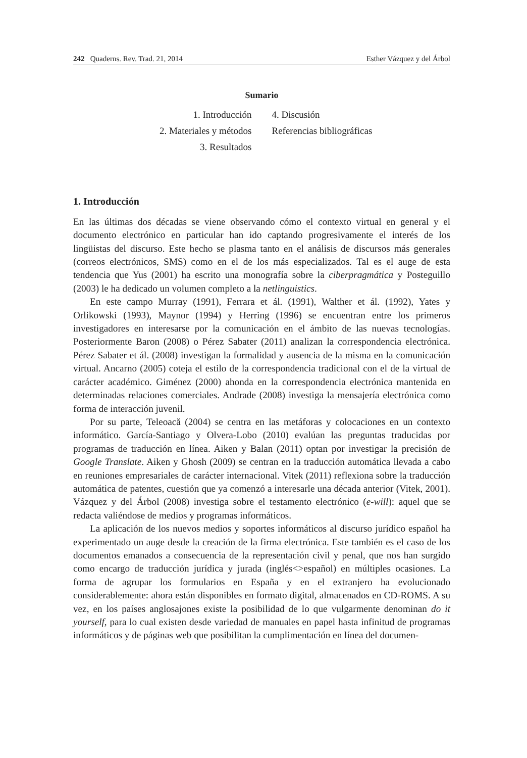242 Quaderns. Rev. Trad. 21, 2014 Esther Vázquez y del Árbol
Sumario
1. Introducción
2. Materiales y métodos
3. Resultados
4. Discusión
Referencias bibliográficas
1. Introducción
En las últimas dos décadas se viene observando cómo el contexto virtual en general y el documento electrónico en particular han ido captando progresivamente el interés de los lingüistas del discurso. Este hecho se plasma tanto en el análisis de discursos más generales (correos electrónicos, SMS) como en el de los más especializados. Tal es el auge de esta tendencia que Yus (2001) ha escrito una monografía sobre la ciberpragmática y Posteguillo (2003) le ha dedicado un volumen completo a la netlinguistics.
En este campo Murray (1991), Ferrara et ál. (1991), Walther et ál. (1992), Yates y Orlikowski (1993), Maynor (1994) y Herring (1996) se encuentran entre los primeros investigadores en interesarse por la comunicación en el ámbito de las nuevas tecnologías. Posteriormente Baron (2008) o Pérez Sabater (2011) analizan la correspondencia electrónica. Pérez Sabater et ál. (2008) investigan la formalidad y ausencia de la misma en la comunicación virtual. Ancarno (2005) coteja el estilo de la correspondencia tradicional con el de la virtual de carácter académico. Giménez (2000) ahonda en la correspondencia electrónica mantenida en determinadas relaciones comerciales. Andrade (2008) investiga la mensajería electrónica como forma de interacción juvenil.
Por su parte, Teleoacă (2004) se centra en las metáforas y colocaciones en un contexto informático. García-Santiago y Olvera-Lobo (2010) evalúan las preguntas traducidas por programas de traducción en línea. Aiken y Balan (2011) optan por investigar la precisión de Google Translate. Aiken y Ghosh (2009) se centran en la traducción automática llevada a cabo en reuniones empresariales de carácter internacional. Vitek (2011) reflexiona sobre la traducción automática de patentes, cuestión que ya comenzó a interesarle una década anterior (Vitek, 2001). Vázquez y del Árbol (2008) investiga sobre el testamento electrónico (e-will): aquel que se redacta valiéndose de medios y programas informáticos.
La aplicación de los nuevos medios y soportes informáticos al discurso jurídico español ha experimentado un auge desde la creación de la firma electrónica. Este también es el caso de los documentos emanados a consecuencia de la representación civil y penal, que nos han surgido como encargo de traducción jurídica y jurada (inglés<>español) en múltiples ocasiones. La forma de agrupar los formularios en España y en el extranjero ha evolucionado considerablemente: ahora están disponibles en formato digital, almacenados en CD-ROMS. A su vez, en los países anglosajones existe la posibilidad de lo que vulgarmente denominan do it yourself, para lo cual existen desde variedad de manuales en papel hasta infinitud de programas informáticos y de páginas web que posibilitan la cumplimentación en línea del documen-